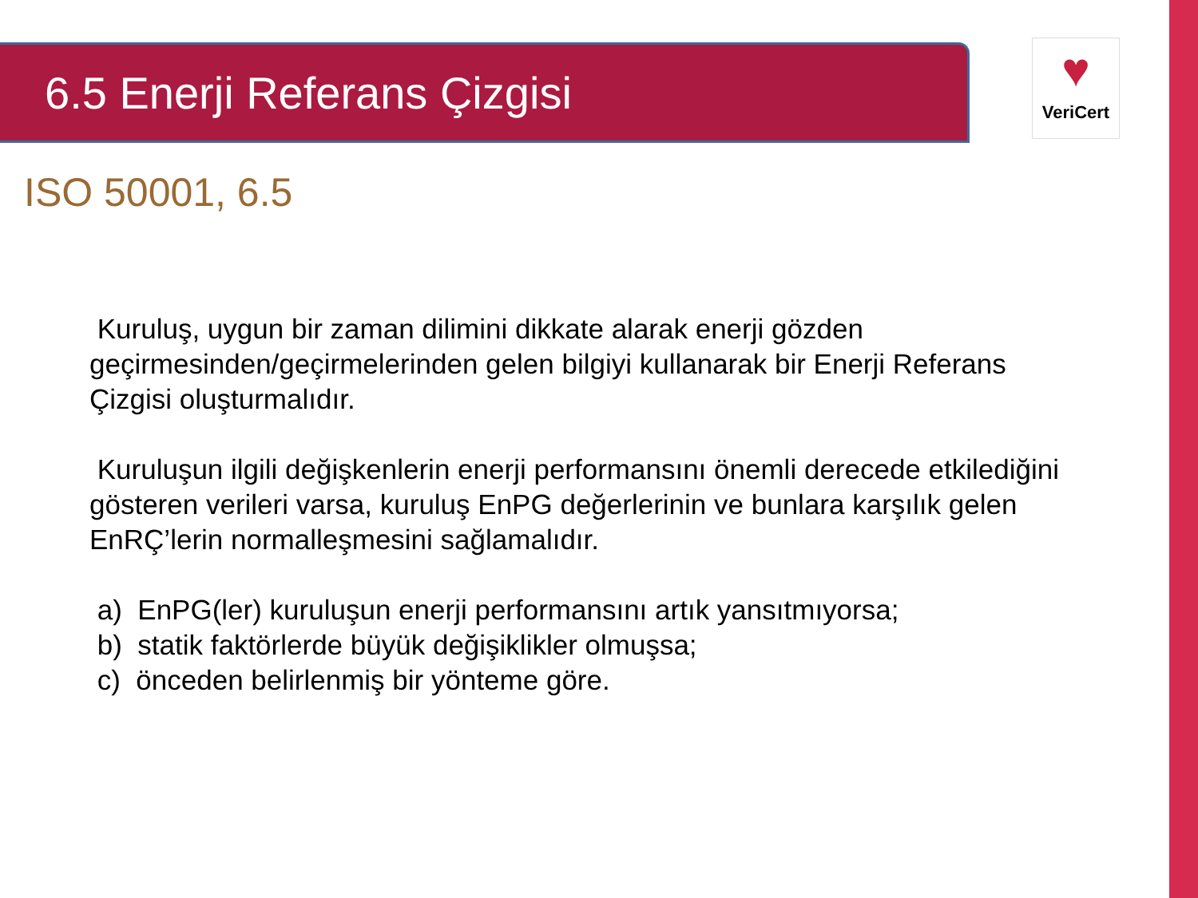6.5 Enerji Referans Çizgisi
♥
VeriCert
ISO 50001, 6.5
Kuruluş, uygun bir zaman dilimini dikkate alarak enerji gözden geçirmesinden/geçirmelerinden gelen bilgiyi kullanarak bir Enerji Referans Çizgisi oluşturmalıdır.
Kuruluşun ilgili değişkenlerin enerji performansını önemli derecede etkilediğini gösteren verileri varsa, kuruluş EnPG değerlerinin ve bunlara karşılık gelen EnRÇ’lerin normalleşmesini sağlamalıdır.
a) EnPG(ler) kuruluşun enerji performansını artık yansıtmıyorsa;
b) statik faktörlerde büyük değişiklikler olmuşsa;
c) önceden belirlenmiş bir yönteme göre.